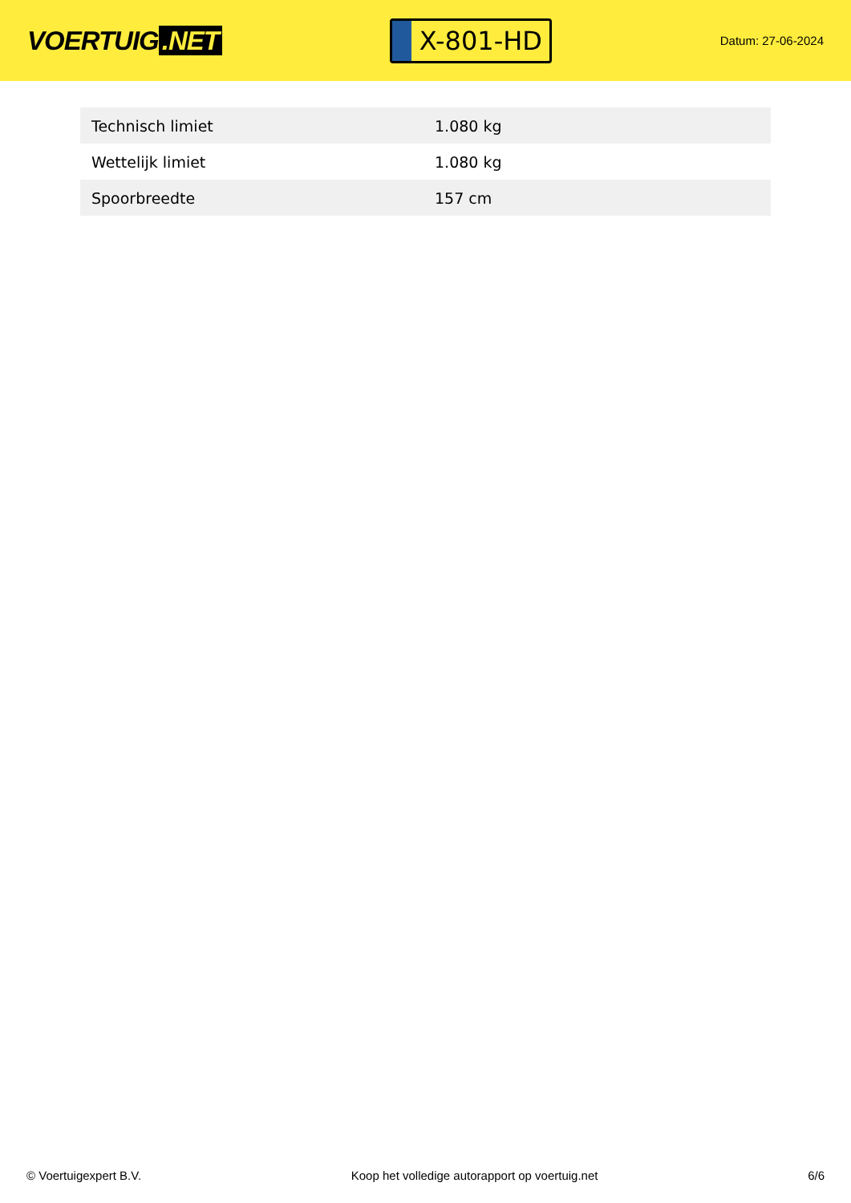VOERTUIG.NET
X-801-HD
Datum: 27-06-2024
| Technisch limiet | 1.080 kg |
| Wettelijk limiet | 1.080 kg |
| Spoorbreedte | 157 cm |
© Voertuigexpert B.V. Koop het volledige autorapport op voertuig.net 6/6